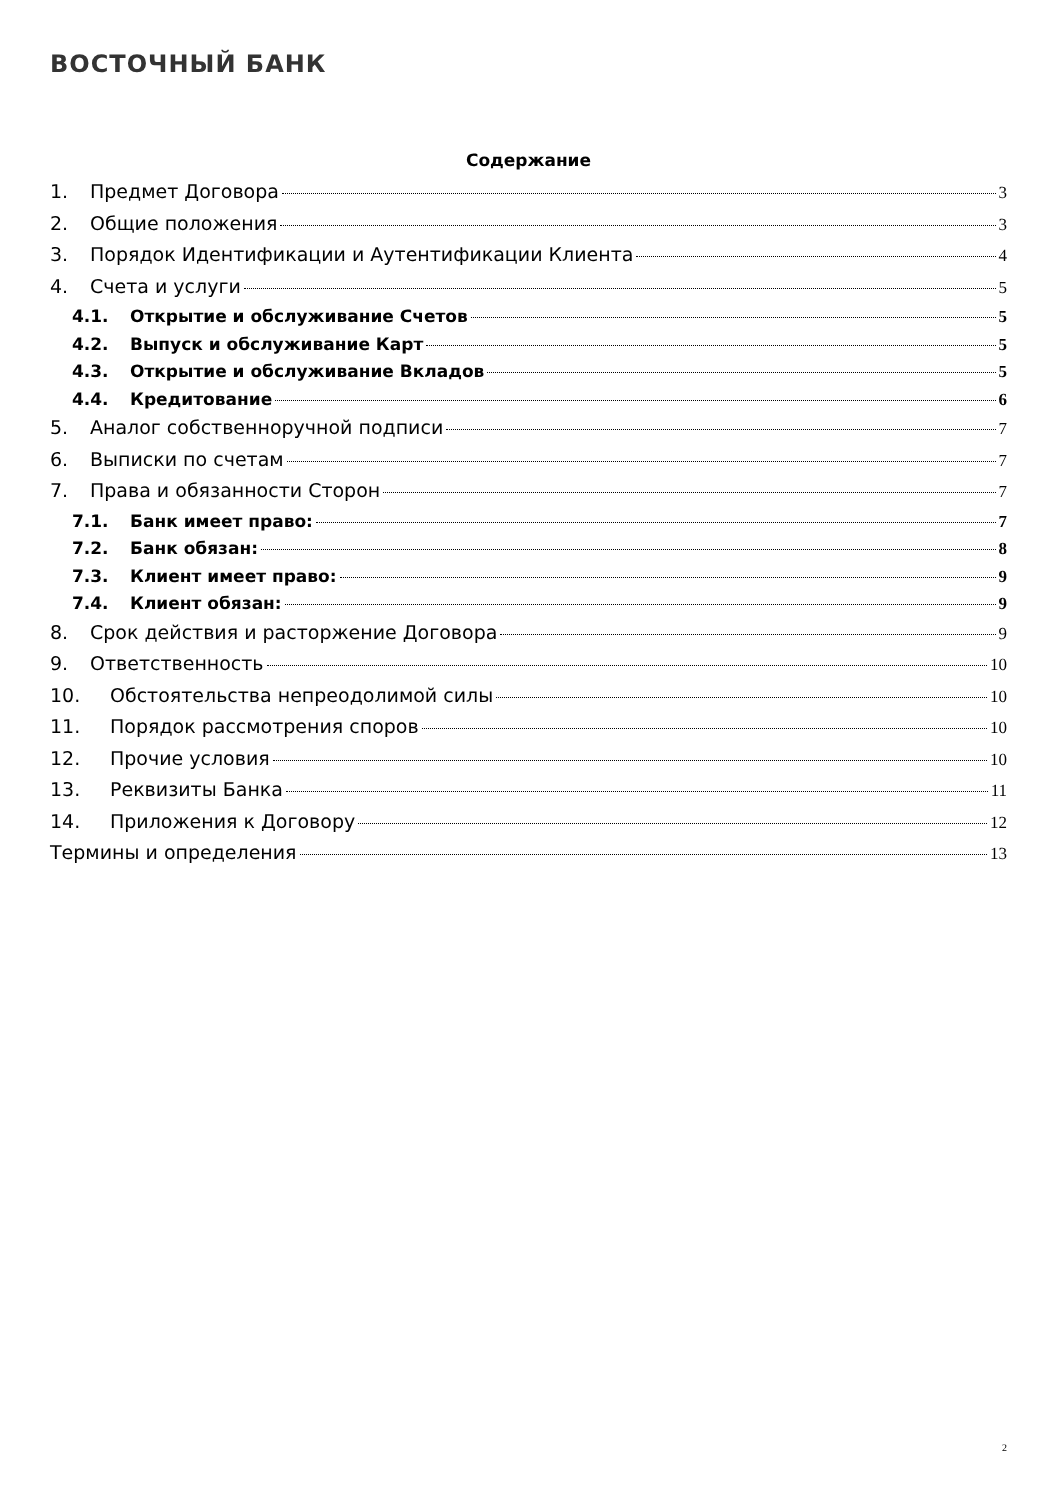ВОСТОЧНЫЙ БАНК
Содержание
1. Предмет Договора 3
2. Общие положения 3
3. Порядок Идентификации и Аутентификации Клиента 4
4. Счета и услуги 5
4.1. Открытие и обслуживание Счетов 5
4.2. Выпуск и обслуживание Карт 5
4.3. Открытие и обслуживание Вкладов 5
4.4. Кредитование 6
5. Аналог собственноручной подписи 7
6. Выписки по счетам 7
7. Права и обязанности Сторон 7
7.1. Банк имеет право: 7
7.2. Банк обязан: 8
7.3. Клиент имеет право: 9
7.4. Клиент обязан: 9
8. Срок действия и расторжение Договора 9
9. Ответственность 10
10. Обстоятельства непреодолимой силы 10
11. Порядок рассмотрения споров 10
12. Прочие условия 10
13. Реквизиты Банка 11
14. Приложения к Договору 12
Термины и определения 13
2